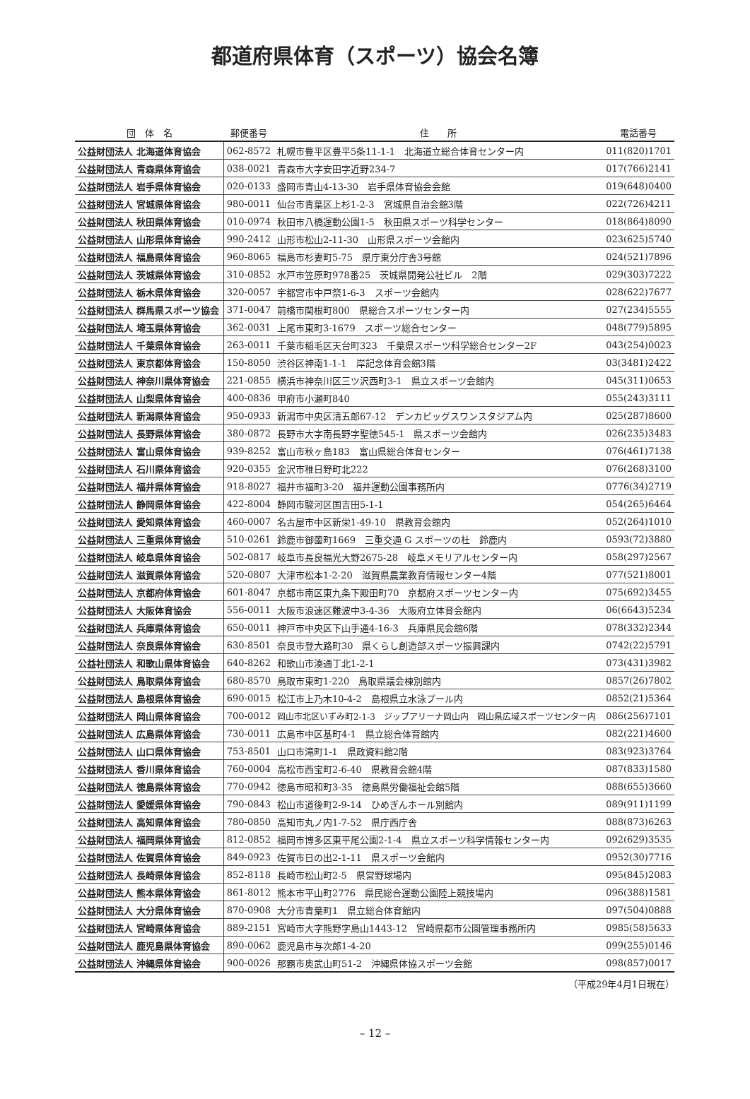都道府県体育（スポーツ）協会名簿
| 団 体 名 | 郵便番号 | 住 所 | 電話番号 |
| --- | --- | --- | --- |
| 公益財団法人 北海道体育協会 | 062-8572 | 札幌市豊平区豊平5条11-1-1 北海道立総合体育センター内 | 011(820)1701 |
| 公益財団法人 青森県体育協会 | 038-0021 | 青森市大字安田字近野234-7 | 017(766)2141 |
| 公益財団法人 岩手県体育協会 | 020-0133 | 盛岡市青山4-13-30 岩手県体育協会会館 | 019(648)0400 |
| 公益財団法人 宮城県体育協会 | 980-0011 | 仙台市青葉区上杉1-2-3 宮城県自治会館3階 | 022(726)4211 |
| 公益財団法人 秋田県体育協会 | 010-0974 | 秋田市八橋運動公園1-5 秋田県スポーツ科学センター | 018(864)8090 |
| 公益財団法人 山形県体育協会 | 990-2412 | 山形市松山2-11-30 山形県スポーツ会館内 | 023(625)5740 |
| 公益財団法人 福島県体育協会 | 960-8065 | 福島市杉妻町5-75 県庁東分庁舎3号館 | 024(521)7896 |
| 公益財団法人 茨城県体育協会 | 310-0852 | 水戸市笠原町978番25 茨城県開発公社ビル 2階 | 029(303)7222 |
| 公益財団法人 栃木県体育協会 | 320-0057 | 宇都宮市中戸祭1-6-3 スポーツ会館内 | 028(622)7677 |
| 公益財団法人 群馬県スポーツ協会 | 371-0047 | 前橋市関根町800 県総合スポーツセンター内 | 027(234)5555 |
| 公益財団法人 埼玉県体育協会 | 362-0031 | 上尾市東町3-1679 スポーツ総合センター | 048(779)5895 |
| 公益財団法人 千葉県体育協会 | 263-0011 | 千葉市稲毛区天台町323 千葉県スポーツ科学総合センター2F | 043(254)0023 |
| 公益財団法人 東京都体育協会 | 150-8050 | 渋谷区神南1-1-1 岸記念体育会館3階 | 03(3481)2422 |
| 公益財団法人 神奈川県体育協会 | 221-0855 | 横浜市神奈川区三ツ沢西町3-1 県立スポーツ会館内 | 045(311)0653 |
| 公益財団法人 山梨県体育協会 | 400-0836 | 甲府市小瀬町840 | 055(243)3111 |
| 公益財団法人 新潟県体育協会 | 950-0933 | 新潟市中央区清五郎67-12 デンカビッグスワンスタジアム内 | 025(287)8600 |
| 公益財団法人 長野県体育協会 | 380-0872 | 長野市大字南長野字聖徳545-1 県スポーツ会館内 | 026(235)3483 |
| 公益財団法人 富山県体育協会 | 939-8252 | 富山市秋ヶ島183 富山県総合体育センター | 076(461)7138 |
| 公益財団法人 石川県体育協会 | 920-0355 | 金沢市稚日野町北222 | 076(268)3100 |
| 公益財団法人 福井県体育協会 | 918-8027 | 福井市福町3-20 福井運動公園事務所内 | 0776(34)2719 |
| 公益財団法人 静岡県体育協会 | 422-8004 | 静岡市駿河区国吉田5-1-1 | 054(265)6464 |
| 公益財団法人 愛知県体育協会 | 460-0007 | 名古屋市中区新栄1-49-10 県教育会館内 | 052(264)1010 |
| 公益財団法人 三重県体育協会 | 510-0261 | 鈴鹿市御薗町1669 三重交通 G スポーツの杜 鈴鹿内 | 0593(72)3880 |
| 公益財団法人 岐阜県体育協会 | 502-0817 | 岐阜市長良福光大野2675-28 岐阜メモリアルセンター内 | 058(297)2567 |
| 公益財団法人 滋賀県体育協会 | 520-0807 | 大津市松本1-2-20 滋賀県農業教育情報センター4階 | 077(521)8001 |
| 公益財団法人 京都府体育協会 | 601-8047 | 京都市南区東九条下殿田町70 京都府スポーツセンター内 | 075(692)3455 |
| 公益財団法人 大阪体育協会 | 556-0011 | 大阪市浪速区難波中3-4-36 大阪府立体育会館内 | 06(6643)5234 |
| 公益財団法人 兵庫県体育協会 | 650-0011 | 神戸市中央区下山手通4-16-3 兵庫県民会館6階 | 078(332)2344 |
| 公益財団法人 奈良県体育協会 | 630-8501 | 奈良市登大路町30 県くらし創造部スポーツ振興課内 | 0742(22)5791 |
| 公益社団法人 和歌山県体育協会 | 640-8262 | 和歌山市湊通丁北1-2-1 | 073(431)3982 |
| 公益財団法人 鳥取県体育協会 | 680-8570 | 鳥取市東町1-220 鳥取県議会棟別館内 | 0857(26)7802 |
| 公益財団法人 島根県体育協会 | 690-0015 | 松江市上乃木10-4-2 島根県立水泳プール内 | 0852(21)5364 |
| 公益財団法人 岡山県体育協会 | 700-0012 | 岡山市北区いずみ町2-1-3 ジップアリーナ岡山内 岡山県広域スポーツセンター内 | 086(256)7101 |
| 公益財団法人 広島県体育協会 | 730-0011 | 広島市中区基町4-1 県立総合体育館内 | 082(221)4600 |
| 公益財団法人 山口県体育協会 | 753-8501 | 山口市滝町1-1 県政資料館2階 | 083(923)3764 |
| 公益財団法人 香川県体育協会 | 760-0004 | 高松市西宝町2-6-40 県教育会館4階 | 087(833)1580 |
| 公益財団法人 徳島県体育協会 | 770-0942 | 徳島市昭和町3-35 徳島県労働福祉会館5階 | 088(655)3660 |
| 公益財団法人 愛媛県体育協会 | 790-0843 | 松山市道後町2-9-14 ひめぎんホール別館内 | 089(911)1199 |
| 公益財団法人 高知県体育協会 | 780-0850 | 高知市丸ノ内1-7-52 県庁西庁舎 | 088(873)6263 |
| 公益財団法人 福岡県体育協会 | 812-0852 | 福岡市博多区東平尾公園2-1-4 県立スポーツ科学情報センター内 | 092(629)3535 |
| 公益財団法人 佐賀県体育協会 | 849-0923 | 佐賀市日の出2-1-11 県スポーツ会館内 | 0952(30)7716 |
| 公益財団法人 長崎県体育協会 | 852-8118 | 長崎市松山町2-5 県営野球場内 | 095(845)2083 |
| 公益財団法人 熊本県体育協会 | 861-8012 | 熊本市平山町2776 県民総合運動公園陸上競技場内 | 096(388)1581 |
| 公益財団法人 大分県体育協会 | 870-0908 | 大分市青葉町1 県立総合体育館内 | 097(504)0888 |
| 公益財団法人 宮崎県体育協会 | 889-2151 | 宮崎市大字熊野字島山1443-12 宮崎県都市公園管理事務所内 | 0985(58)5633 |
| 公益財団法人 鹿児島県体育協会 | 890-0062 | 鹿児島市与次郎1-4-20 | 099(255)0146 |
| 公益財団法人 沖縄県体育協会 | 900-0026 | 那覇市奥武山町51-2 沖縄県体協スポーツ会館 | 098(857)0017 |
（平成29年4月1日現在）
– 12 –